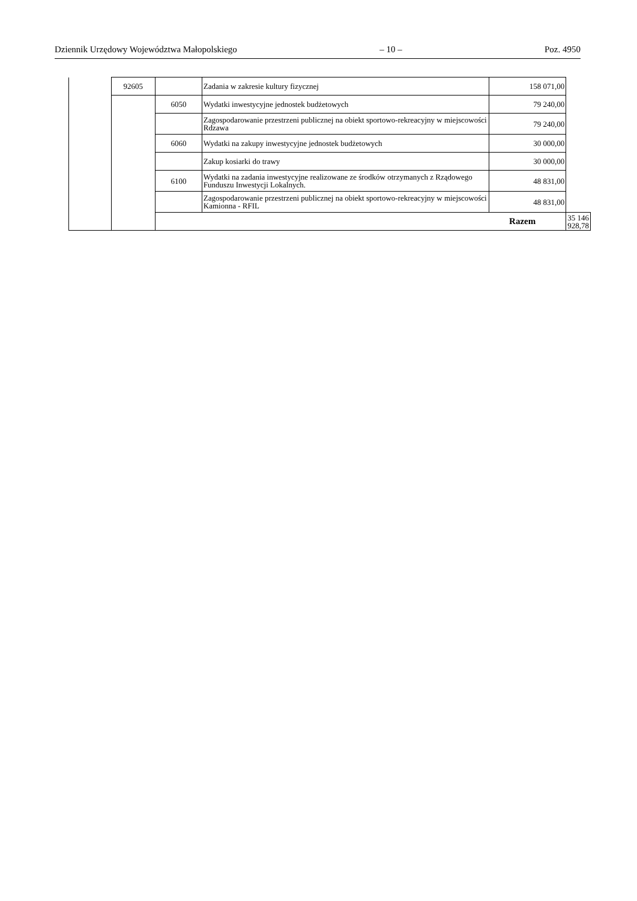Dziennik Urzędowy Województwa Małopolskiego – 10 – Poz. 4950
| | 92605 | | Zadania w zakresie kultury fizycznej | 158 071,00 | |
| | | 6050 | Wydatki inwestycyjne jednostek budżetowych | 79 240,00 | |
| | | | Zagospodarowanie przestrzeni publicznej na obiekt sportowo-rekreacyjny w miejscowości Rdzawa | 79 240,00 | |
| | | 6060 | Wydatki na zakupy inwestycyjne jednostek budżetowych | 30 000,00 | |
| | | | Zakup kosiarki do trawy | 30 000,00 | |
| | | 6100 | Wydatki na zadania inwestycyjne realizowane ze środków otrzymanych z Rządowego Funduszu Inwestycji Lokalnych. | 48 831,00 | |
| | | | Zagospodarowanie przestrzeni publicznej na obiekt sportowo-rekreacyjny w miejscowości Kamionna - RFIL | 48 831,00 | |
| | | Razem | | | 35 146 928,78 |